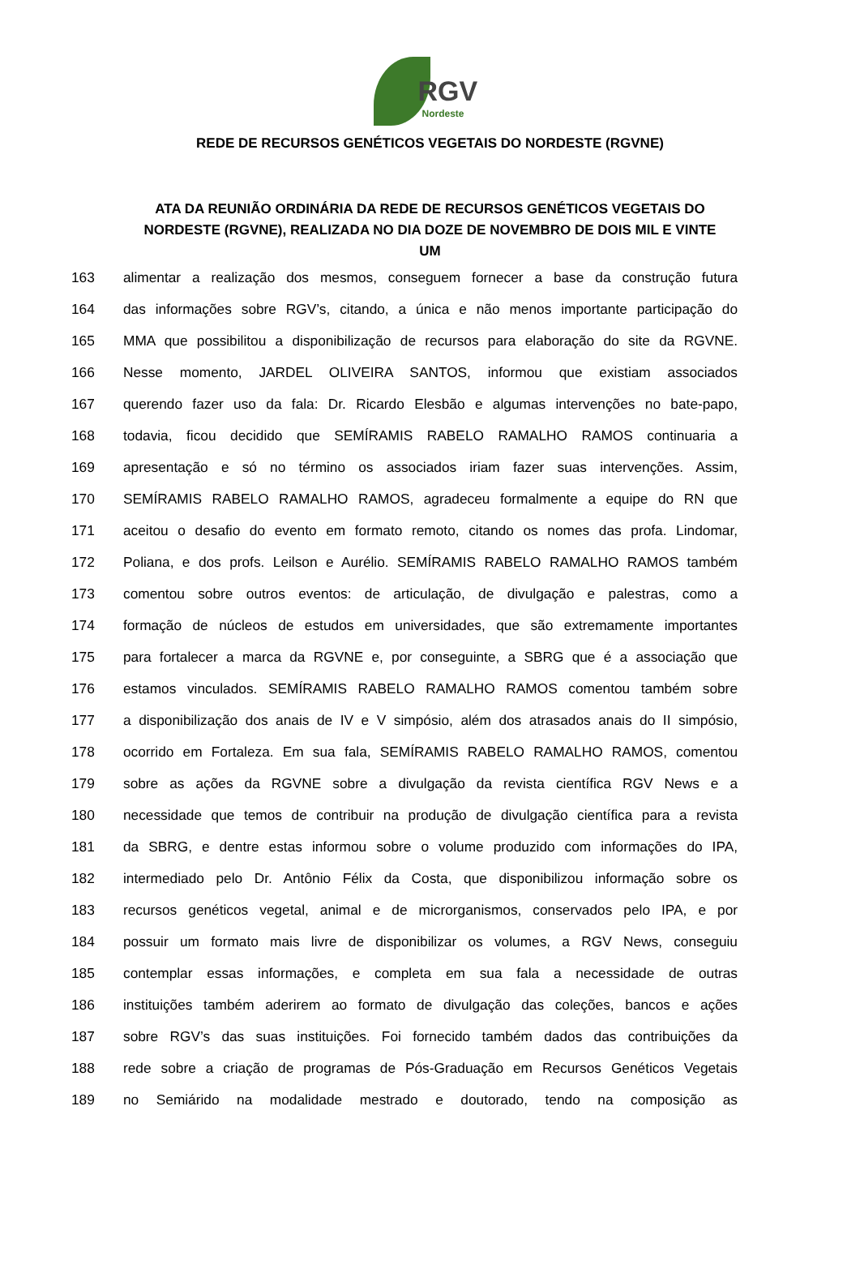RGV
Nordeste
REDE DE RECURSOS GENÉTICOS VEGETAIS DO NORDESTE (RGVNE)
ATA DA REUNIÃO ORDINÁRIA DA REDE DE RECURSOS GENÉTICOS VEGETAIS DO NORDESTE (RGVNE), REALIZADA NO DIA DOZE DE NOVEMBRO DE DOIS MIL E VINTE UM
163 alimentar a realização dos mesmos, conseguem fornecer a base da construção futura
164 das informações sobre RGV’s, citando, a única e não menos importante participação do
165 MMA que possibilitou a disponibilização de recursos para elaboração do site da RGVNE.
166 Nesse momento, JARDEL OLIVEIRA SANTOS, informou que existiam associados
167 querendo fazer uso da fala: Dr. Ricardo Elesbão e algumas intervenções no bate-papo,
168 todavia, ficou decidido que SEMÍRAMIS RABELO RAMALHO RAMOS continuaria a
169 apresentação e só no término os associados iriam fazer suas intervenções. Assim,
170 SEMÍRAMIS RABELO RAMALHO RAMOS, agradeceu formalmente a equipe do RN que
171 aceitou o desafio do evento em formato remoto, citando os nomes das profa. Lindomar,
172 Poliana, e dos profs. Leilson e Aurélio. SEMÍRAMIS RABELO RAMALHO RAMOS também
173 comentou sobre outros eventos: de articulação, de divulgação e palestras, como a
174 formação de núcleos de estudos em universidades, que são extremamente importantes
175 para fortalecer a marca da RGVNE e, por conseguinte, a SBRG que é a associação que
176 estamos vinculados. SEMÍRAMIS RABELO RAMALHO RAMOS comentou também sobre
177 a disponibilização dos anais de IV e V simpósio, além dos atrasados anais do II simpósio,
178 ocorrido em Fortaleza. Em sua fala, SEMÍRAMIS RABELO RAMALHO RAMOS, comentou
179 sobre as ações da RGVNE sobre a divulgação da revista científica RGV News e a
180 necessidade que temos de contribuir na produção de divulgação científica para a revista
181 da SBRG, e dentre estas informou sobre o volume produzido com informações do IPA,
182 intermediado pelo Dr. Antônio Félix da Costa, que disponibilizou informação sobre os
183 recursos genéticos vegetal, animal e de microrganismos, conservados pelo IPA, e por
184 possuir um formato mais livre de disponibilizar os volumes, a RGV News, conseguiu
185 contemplar essas informações, e completa em sua fala a necessidade de outras
186 instituições também aderirem ao formato de divulgação das coleções, bancos e ações
187 sobre RGV’s das suas instituições. Foi fornecido também dados das contribuições da
188 rede sobre a criação de programas de Pós-Graduação em Recursos Genéticos Vegetais
189 no Semiárido na modalidade mestrado e doutorado, tendo na composição as